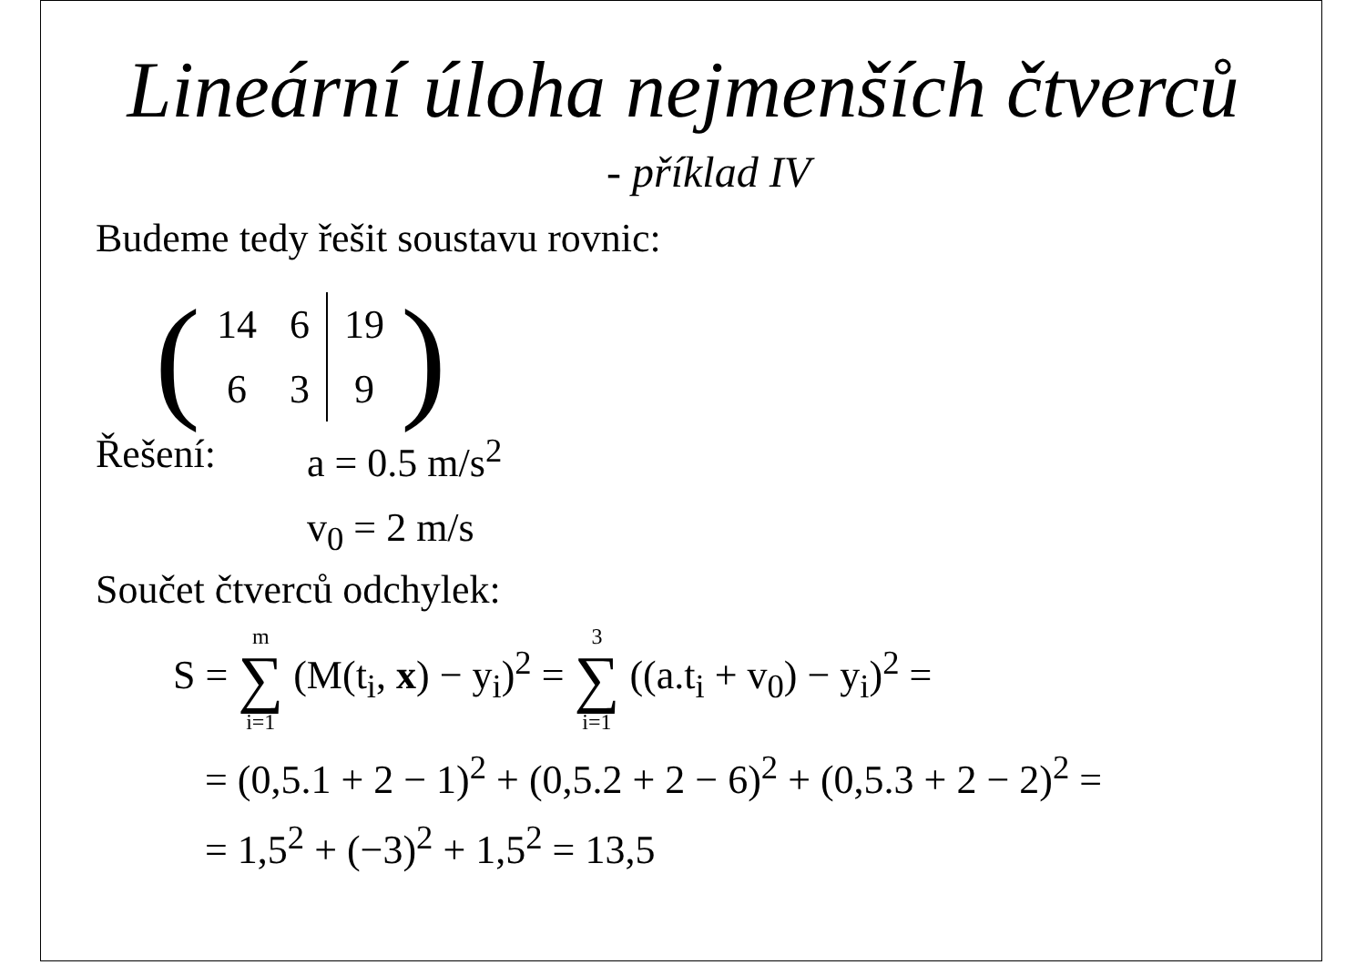Lineární úloha nejmenších čtverců
- příklad IV
Budeme tedy řešit soustavu rovnic:
(
| 14 | 6 | 19 |
| 6 | 3 | 9 |
)
Řešení: a = 0.5 m/s<sup>2</sup>
v<sub>0</sub> = 2 m/s
Součet čtverců odchylek:
S = m ∑ i=1 (M(t<sub>i</sub>, x) − y<sub>i</sub>)<sup>2</sup> = 3 ∑ i=1 ((a.t<sub>i</sub> + v<sub>0</sub>) − y<sub>i</sub>)<sup>2</sup> =
= (0,5.1 + 2 − 1)<sup>2</sup> + (0,5.2 + 2 − 6)<sup>2</sup> + (0,5.3 + 2 − 2)<sup>2</sup> =
= 1,5<sup>2</sup> + (−3)<sup>2</sup> + 1,5<sup>2</sup> = 13,5